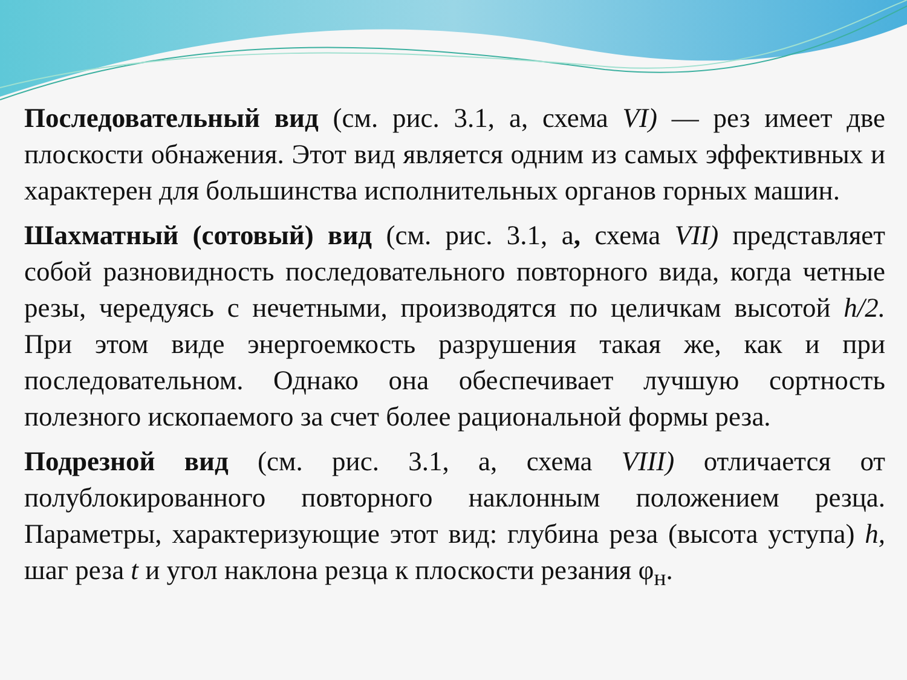Последовательный вид (см. рис. 3.1, а, схема VI) — рез имеет две плоскости обнажения. Этот вид является одним из самых эффективных и характерен для большинства исполнительных органов горных машин.
Шахматный (сотовый) вид (см. рис. 3.1, а, схема VII) представляет собой разновидность последовательного повторного вида, когда четные резы, чередуясь с нечетными, производятся по целичкам высотой h/2. При этом виде энергоемкость разрушения такая же, как и при последовательном. Однако она обеспечивает лучшую сортность полезного ископаемого за счет более рациональной формы реза.
Подрезной вид (см. рис. 3.1, а, схема VIII) отличается от полублокированного повторного наклонным положением резца. Параметры, характеризующие этот вид: глубина реза (высота уступа) h, шаг реза t и угол наклона резца к плоскости резания φ<sub>н</sub>.